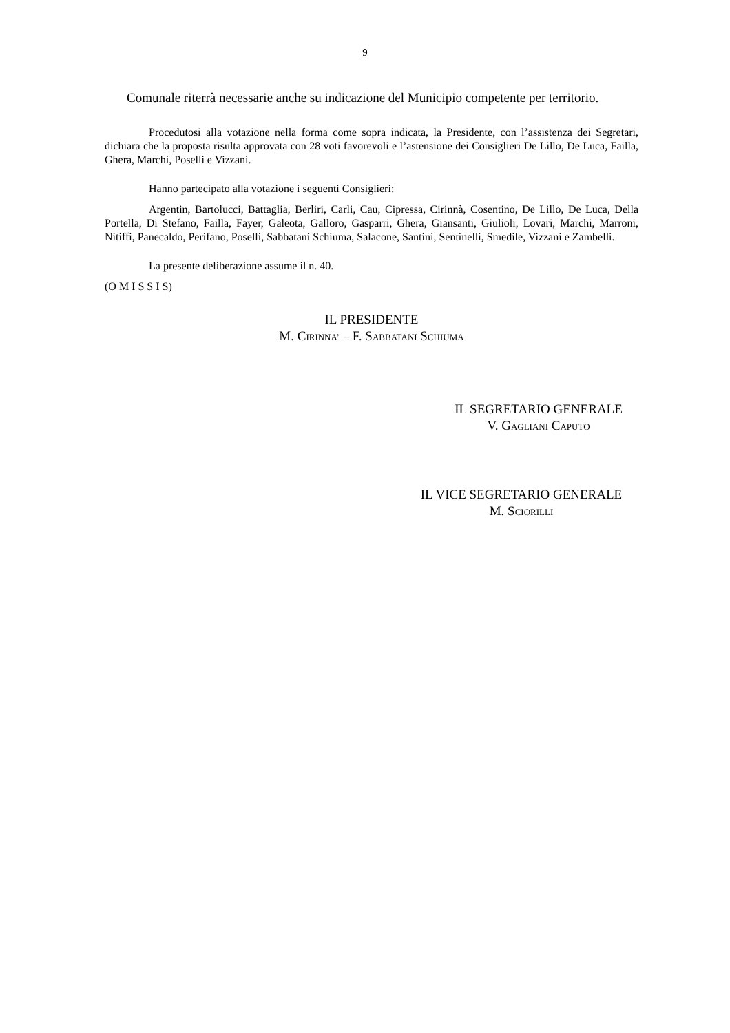9
Comunale riterrà necessarie anche su indicazione del Municipio competente per territorio.
Procedutosi alla votazione nella forma come sopra indicata, la Presidente, con l’assistenza dei Segretari, dichiara che la proposta risulta approvata con 28 voti favorevoli e l’astensione dei Consiglieri De Lillo, De Luca, Failla, Ghera, Marchi, Poselli e Vizzani.
Hanno partecipato alla votazione i seguenti Consiglieri:
Argentin, Bartolucci, Battaglia, Berliri, Carli, Cau, Cipressa, Cirinnà, Cosentino, De Lillo, De Luca, Della Portella, Di Stefano, Failla, Fayer, Galeota, Galloro, Gasparri, Ghera, Giansanti, Giulioli, Lovari, Marchi, Marroni, Nitiffi, Panecaldo, Perifano, Poselli, Sabbatani Schiuma, Salacone, Santini, Sentinelli, Smedile, Vizzani e Zambelli.
La presente deliberazione assume il n. 40.
(O M I S S I S)
IL PRESIDENTE
M. CIRINNA’ – F. SABBATANI SCHIUMA
IL SEGRETARIO GENERALE
V. GAGLIANI CAPUTO
IL VICE SEGRETARIO GENERALE
M. SCIORILLI